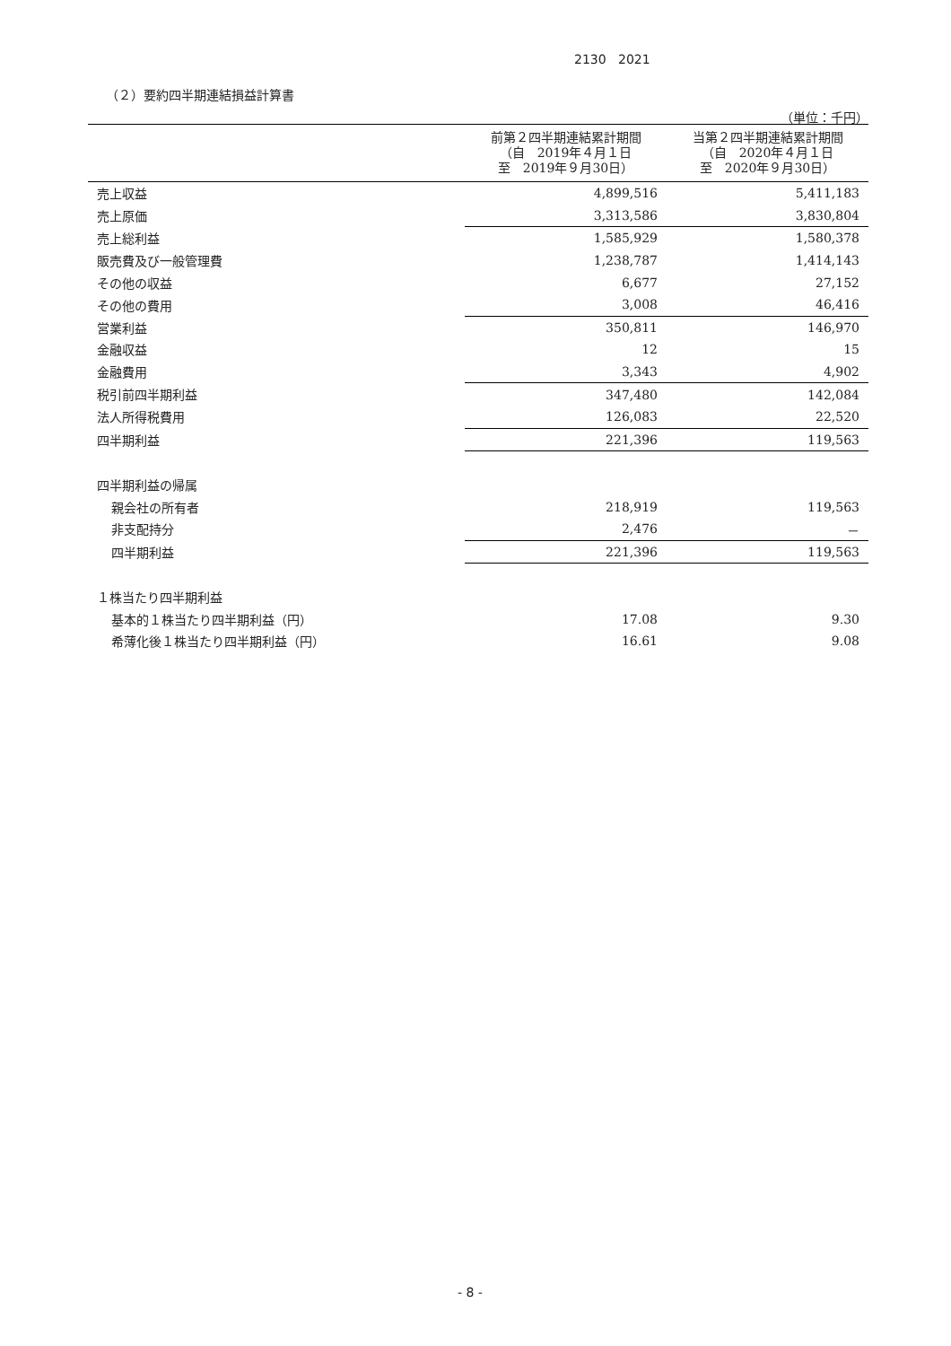2130 2021
（２）要約四半期連結損益計算書
（単位：千円）
| | 前第２四半期連結累計期間 （自 2019年４月１日 至 2019年９月30日） | 当第２四半期連結累計期間 （自 2020年４月１日 至 2020年９月30日） |
| --- | --- | --- |
| 売上収益 | 4,899,516 | 5,411,183 |
| 売上原価 | 3,313,586 | 3,830,804 |
| 売上総利益 | 1,585,929 | 1,580,378 |
| 販売費及び一般管理費 | 1,238,787 | 1,414,143 |
| その他の収益 | 6,677 | 27,152 |
| その他の費用 | 3,008 | 46,416 |
| 営業利益 | 350,811 | 146,970 |
| 金融収益 | 12 | 15 |
| 金融費用 | 3,343 | 4,902 |
| 税引前四半期利益 | 347,480 | 142,084 |
| 法人所得税費用 | 126,083 | 22,520 |
| 四半期利益 | 221,396 | 119,563 |
| 四半期利益の帰属 | | |
| 親会社の所有者 | 218,919 | 119,563 |
| 非支配持分 | 2,476 | － |
| 四半期利益 | 221,396 | 119,563 |
| １株当たり四半期利益 | | |
| 基本的１株当たり四半期利益（円） | 17.08 | 9.30 |
| 希薄化後１株当たり四半期利益（円） | 16.61 | 9.08 |
- 8 -